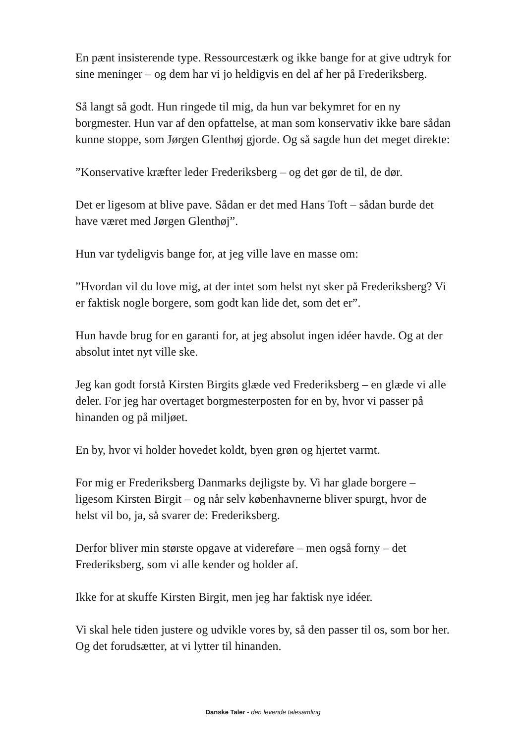En pænt insisterende type. Ressourcestærk og ikke bange for at give udtryk for sine meninger – og dem har vi jo heldigvis en del af her på Frederiksberg.
Så langt så godt. Hun ringede til mig, da hun var bekymret for en ny borgmester. Hun var af den opfattelse, at man som konservativ ikke bare sådan kunne stoppe, som Jørgen Glenthøj gjorde. Og så sagde hun det meget direkte:
”Konservative kræfter leder Frederiksberg – og det gør de til, de dør.
Det er ligesom at blive pave. Sådan er det med Hans Toft – sådan burde det have været med Jørgen Glenthøj”.
Hun var tydeligvis bange for, at jeg ville lave en masse om:
”Hvordan vil du love mig, at der intet som helst nyt sker på Frederiksberg? Vi er faktisk nogle borgere, som godt kan lide det, som det er”.
Hun havde brug for en garanti for, at jeg absolut ingen idéer havde. Og at der absolut intet nyt ville ske.
Jeg kan godt forstå Kirsten Birgits glæde ved Frederiksberg – en glæde vi alle deler. For jeg har overtaget borgmesterposten for en by, hvor vi passer på hinanden og på miljøet.
En by, hvor vi holder hovedet koldt, byen grøn og hjertet varmt.
For mig er Frederiksberg Danmarks dejligste by. Vi har glade borgere – ligesom Kirsten Birgit – og når selv københavnerne bliver spurgt, hvor de helst vil bo, ja, så svarer de: Frederiksberg.
Derfor bliver min største opgave at videreføre – men også forny – det Frederiksberg, som vi alle kender og holder af.
Ikke for at skuffe Kirsten Birgit, men jeg har faktisk nye idéer.
Vi skal hele tiden justere og udvikle vores by, så den passer til os, som bor her. Og det forudsætter, at vi lytter til hinanden.
Danske Taler - den levende talesamling